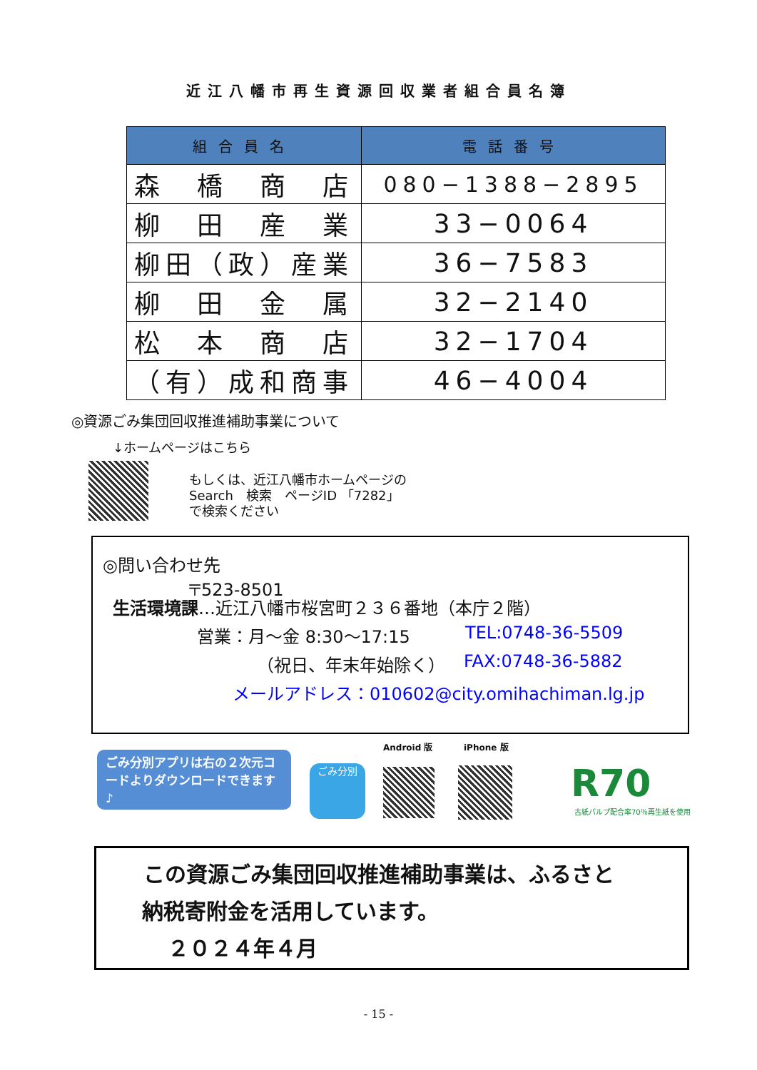近江八幡市再生資源回収業者組合員名簿
| 組合員名 | 電話番号 |
| --- | --- |
| 森 橋 商 店 | 080−1388−2895 |
| 柳 田 産 業 | 33−0064 |
| 柳田（政）産業 | 36−7583 |
| 柳 田 金 属 | 32−2140 |
| 松 本 商 店 | 32−1704 |
| （有）成和商事 | 46−4004 |
◎資源ごみ集団回収推進補助事業について
↓ホームページはこちら
もしくは、近江八幡市ホームページの
Search　検索　ページID 「7282」
で検索ください
◎問い合わせ先
〒523-8501
生活環境課…近江八幡市桜宮町２３６番地（本庁２階）
営業：月～金 8:30～17:15 TEL:0748-36-5509
（祝日、年末年始除く） FAX:0748-36-5882
メールアドレス：010602@city.omihachiman.lg.jp
ごみ分別アプリは右の２次元コードよりダウンロードできます♪
ごみ分別
Android 版 iPhone 版
R70
古紙パルプ配合率70％再生紙を使用
この資源ごみ集団回収推進補助事業は、ふるさと
納税寄附金を活用しています。
２０２４年４月
- 15 -